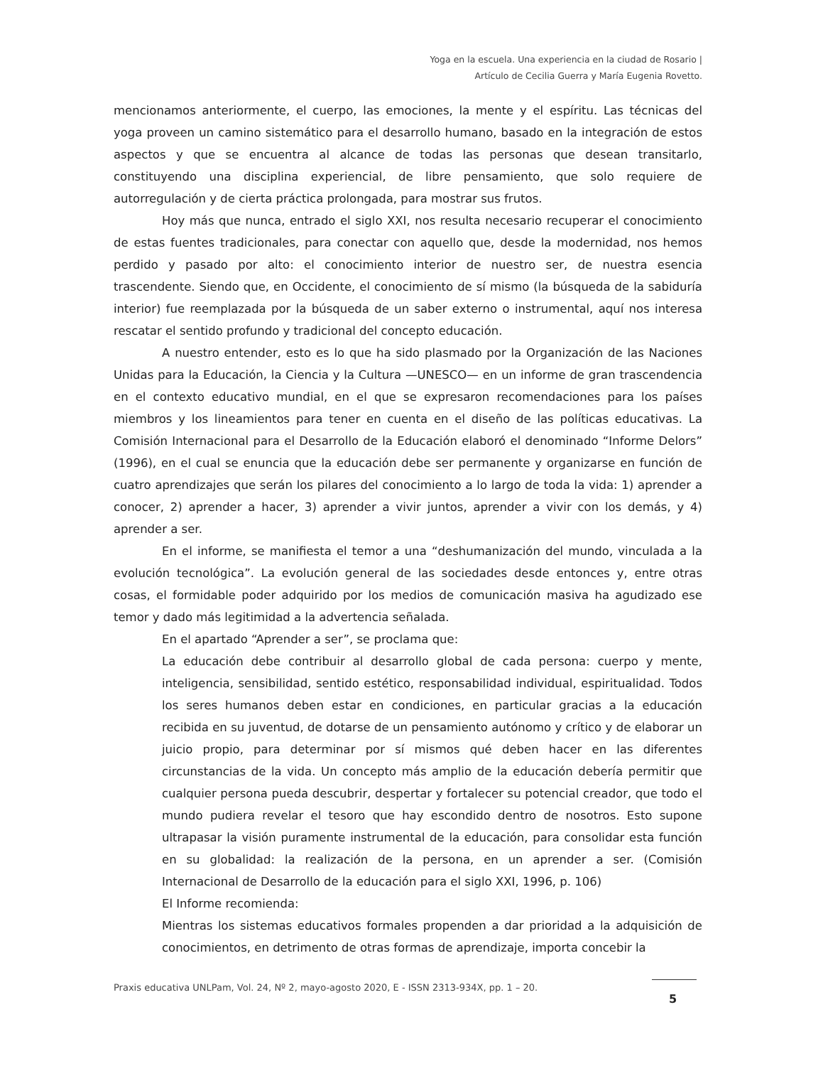Yoga en la escuela. Una experiencia en la ciudad de Rosario |
Artículo de Cecilia Guerra y María Eugenia Rovetto.
mencionamos anteriormente, el cuerpo, las emociones, la mente y el espíritu. Las técnicas del yoga proveen un camino sistemático para el desarrollo humano, basado en la integración de estos aspectos y que se encuentra al alcance de todas las personas que desean transitarlo, constituyendo una disciplina experiencial, de libre pensamiento, que solo requiere de autorregulación y de cierta práctica prolongada, para mostrar sus frutos.
Hoy más que nunca, entrado el siglo XXI, nos resulta necesario recuperar el conocimiento de estas fuentes tradicionales, para conectar con aquello que, desde la modernidad, nos hemos perdido y pasado por alto: el conocimiento interior de nuestro ser, de nuestra esencia trascendente. Siendo que, en Occidente, el conocimiento de sí mismo (la búsqueda de la sabiduría interior) fue reemplazada por la búsqueda de un saber externo o instrumental, aquí nos interesa rescatar el sentido profundo y tradicional del concepto educación.
A nuestro entender, esto es lo que ha sido plasmado por la Organización de las Naciones Unidas para la Educación, la Ciencia y la Cultura —UNESCO— en un informe de gran trascendencia en el contexto educativo mundial, en el que se expresaron recomendaciones para los países miembros y los lineamientos para tener en cuenta en el diseño de las políticas educativas. La Comisión Internacional para el Desarrollo de la Educación elaboró el denominado “Informe Delors” (1996), en el cual se enuncia que la educación debe ser permanente y organizarse en función de cuatro aprendizajes que serán los pilares del conocimiento a lo largo de toda la vida: 1) aprender a conocer, 2) aprender a hacer, 3) aprender a vivir juntos, aprender a vivir con los demás, y 4) aprender a ser.
En el informe, se manifiesta el temor a una “deshumanización del mundo, vinculada a la evolución tecnológica”. La evolución general de las sociedades desde entonces y, entre otras cosas, el formidable poder adquirido por los medios de comunicación masiva ha agudizado ese temor y dado más legitimidad a la advertencia señalada.
En el apartado “Aprender a ser”, se proclama que:
La educación debe contribuir al desarrollo global de cada persona: cuerpo y mente, inteligencia, sensibilidad, sentido estético, responsabilidad individual, espiritualidad. Todos los seres humanos deben estar en condiciones, en particular gracias a la educación recibida en su juventud, de dotarse de un pensamiento autónomo y crítico y de elaborar un juicio propio, para determinar por sí mismos qué deben hacer en las diferentes circunstancias de la vida. Un concepto más amplio de la educación debería permitir que cualquier persona pueda descubrir, despertar y fortalecer su potencial creador, que todo el mundo pudiera revelar el tesoro que hay escondido dentro de nosotros. Esto supone ultrapasar la visión puramente instrumental de la educación, para consolidar esta función en su globalidad: la realización de la persona, en un aprender a ser. (Comisión Internacional de Desarrollo de la educación para el siglo XXI, 1996, p. 106)
El Informe recomienda:
Mientras los sistemas educativos formales propenden a dar prioridad a la adquisición de conocimientos, en detrimento de otras formas de aprendizaje, importa concebir la
Praxis educativa UNLPam, Vol. 24, Nº 2, mayo-agosto 2020, E - ISSN 2313-934X, pp. 1 – 20.
5